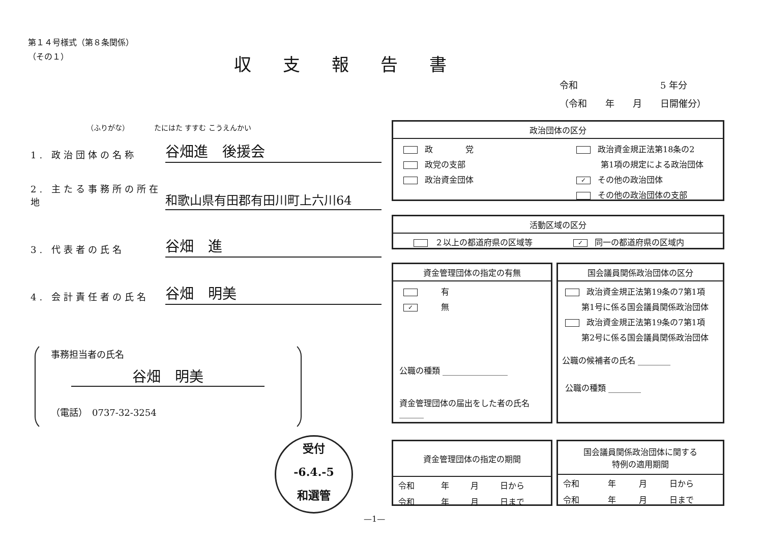第１４号様式（第８条関係）
（その１）
収支報告書
令和　　　　　　　　　5 年分
（令和　　年　　月　　日開催分）
（ふりがな）　　　　たにはた すすむ こうえんかい
1. 政治団体の名称
谷畑進　後援会
2. 主たる事務所の所在地
和歌山県有田郡有田川町上六川64
3. 代表者の氏名
谷畑　進
4. 会計責任者の氏名
谷畑　明美
事務担当者の氏名
谷畑　明美
（電話）　0737-32-3254
受付
-6.4.-5
和選管
政治団体の区分
政　　　　党
政党の支部
政治資金団体
政治資金規正法第18条の2
　　　第1項の規定による政治団体
✓ その他の政治団体
その他の政治団体の支部
活動区域の区分
２以上の都道府県の区域等　　　　　✓ 同一の都道府県の区域内
資金管理団体の指定の有無
　　有
✓　　無
公職の種類 ________________
資金管理団体の届出をした者の氏名 ______
国会議員関係政治団体の区分
政治資金規正法第19条の7第1項
　　第1号に係る国会議員関係政治団体
政治資金規正法第19条の7第1項
　　第2号に係る国会議員関係政治団体
公職の候補者の氏名 ________
公職の種類 ________
資金管理団体の指定の期間
| 令和 | 年 | 月 | 日から |
| 令和 | 年 | 月 | 日まで |
国会議員関係政治団体に関する
特例の適用期間
| 令和 | 年 | 月 | 日から |
| 令和 | 年 | 月 | 日まで |
—1—